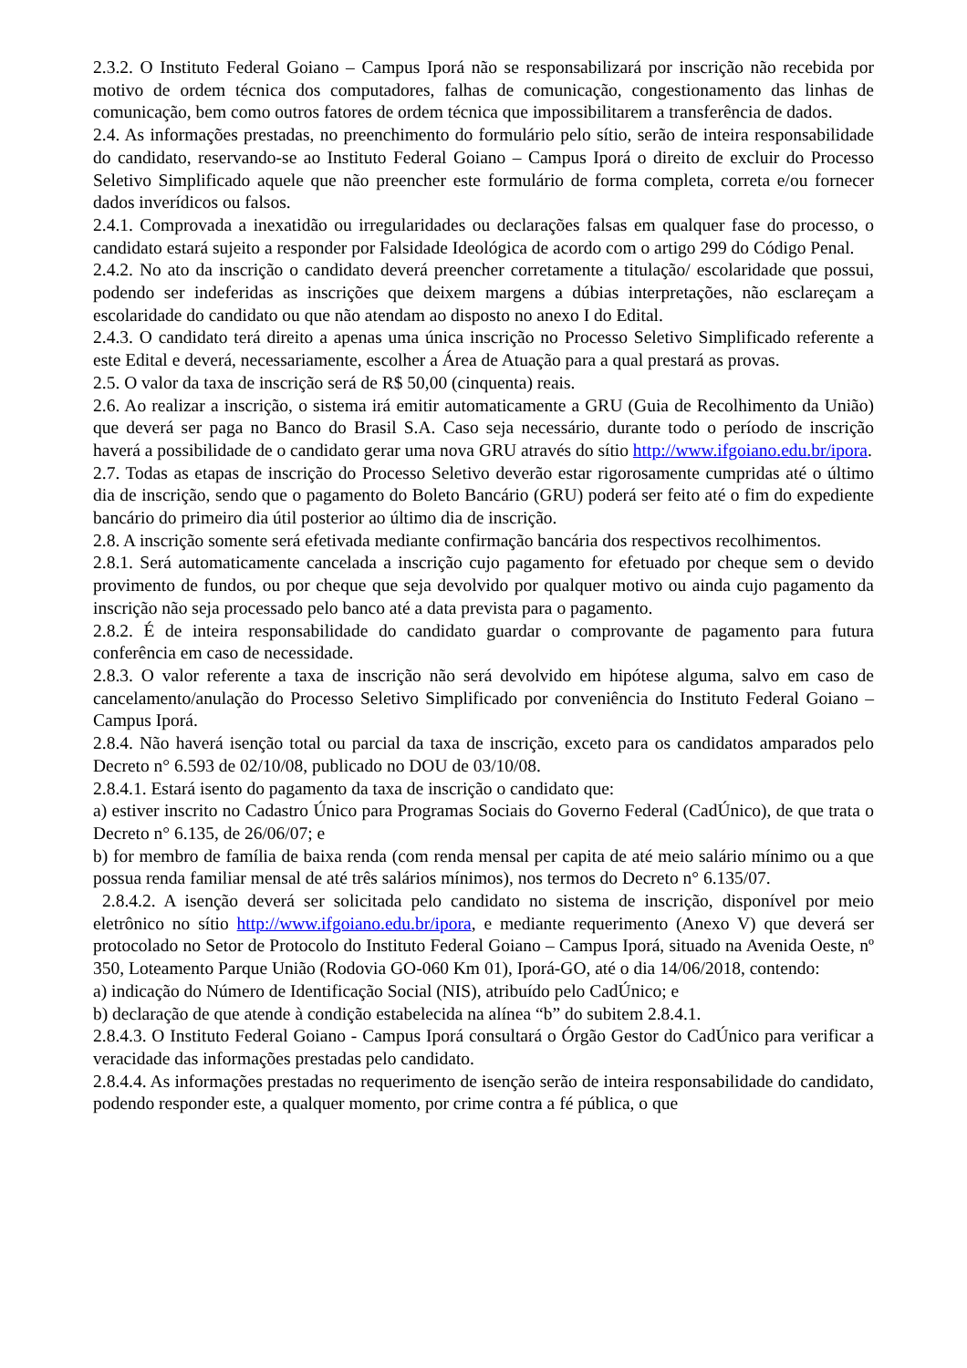2.3.2. O Instituto Federal Goiano – Campus Iporá não se responsabilizará por inscrição não recebida por motivo de ordem técnica dos computadores, falhas de comunicação, congestionamento das linhas de comunicação, bem como outros fatores de ordem técnica que impossibilitarem a transferência de dados.
2.4. As informações prestadas, no preenchimento do formulário pelo sítio, serão de inteira responsabilidade do candidato, reservando-se ao Instituto Federal Goiano – Campus Iporá o direito de excluir do Processo Seletivo Simplificado aquele que não preencher este formulário de forma completa, correta e/ou fornecer dados inverídicos ou falsos.
2.4.1. Comprovada a inexatidão ou irregularidades ou declarações falsas em qualquer fase do processo, o candidato estará sujeito a responder por Falsidade Ideológica de acordo com o artigo 299 do Código Penal.
2.4.2. No ato da inscrição o candidato deverá preencher corretamente a titulação/ escolaridade que possui, podendo ser indeferidas as inscrições que deixem margens a dúbias interpretações, não esclareçam a escolaridade do candidato ou que não atendam ao disposto no anexo I do Edital.
2.4.3. O candidato terá direito a apenas uma única inscrição no Processo Seletivo Simplificado referente a este Edital e deverá, necessariamente, escolher a Área de Atuação para a qual prestará as provas.
2.5. O valor da taxa de inscrição será de R$ 50,00 (cinquenta) reais.
2.6. Ao realizar a inscrição, o sistema irá emitir automaticamente a GRU (Guia de Recolhimento da União) que deverá ser paga no Banco do Brasil S.A. Caso seja necessário, durante todo o período de inscrição haverá a possibilidade de o candidato gerar uma nova GRU através do sítio http://www.ifgoiano.edu.br/ipora.
2.7. Todas as etapas de inscrição do Processo Seletivo deverão estar rigorosamente cumpridas até o último dia de inscrição, sendo que o pagamento do Boleto Bancário (GRU) poderá ser feito até o fim do expediente bancário do primeiro dia útil posterior ao último dia de inscrição.
2.8. A inscrição somente será efetivada mediante confirmação bancária dos respectivos recolhimentos.
2.8.1. Será automaticamente cancelada a inscrição cujo pagamento for efetuado por cheque sem o devido provimento de fundos, ou por cheque que seja devolvido por qualquer motivo ou ainda cujo pagamento da inscrição não seja processado pelo banco até a data prevista para o pagamento.
2.8.2. É de inteira responsabilidade do candidato guardar o comprovante de pagamento para futura conferência em caso de necessidade.
2.8.3. O valor referente a taxa de inscrição não será devolvido em hipótese alguma, salvo em caso de cancelamento/anulação do Processo Seletivo Simplificado por conveniência do Instituto Federal Goiano – Campus Iporá.
2.8.4. Não haverá isenção total ou parcial da taxa de inscrição, exceto para os candidatos amparados pelo Decreto n° 6.593 de 02/10/08, publicado no DOU de 03/10/08.
2.8.4.1. Estará isento do pagamento da taxa de inscrição o candidato que:
a) estiver inscrito no Cadastro Único para Programas Sociais do Governo Federal (CadÚnico), de que trata o Decreto n° 6.135, de 26/06/07; e
b) for membro de família de baixa renda (com renda mensal per capita de até meio salário mínimo ou a que possua renda familiar mensal de até três salários mínimos), nos termos do Decreto n° 6.135/07.
2.8.4.2. A isenção deverá ser solicitada pelo candidato no sistema de inscrição, disponível por meio eletrônico no sítio http://www.ifgoiano.edu.br/ipora, e mediante requerimento (Anexo V) que deverá ser protocolado no Setor de Protocolo do Instituto Federal Goiano – Campus Iporá, situado na Avenida Oeste, nº 350, Loteamento Parque União (Rodovia GO-060 Km 01), Iporá-GO, até o dia 14/06/2018, contendo:
a) indicação do Número de Identificação Social (NIS), atribuído pelo CadÚnico; e
b) declaração de que atende à condição estabelecida na alínea “b” do subitem 2.8.4.1.
2.8.4.3. O Instituto Federal Goiano - Campus Iporá consultará o Órgão Gestor do CadÚnico para verificar a veracidade das informações prestadas pelo candidato.
2.8.4.4. As informações prestadas no requerimento de isenção serão de inteira responsabilidade do candidato, podendo responder este, a qualquer momento, por crime contra a fé pública, o que